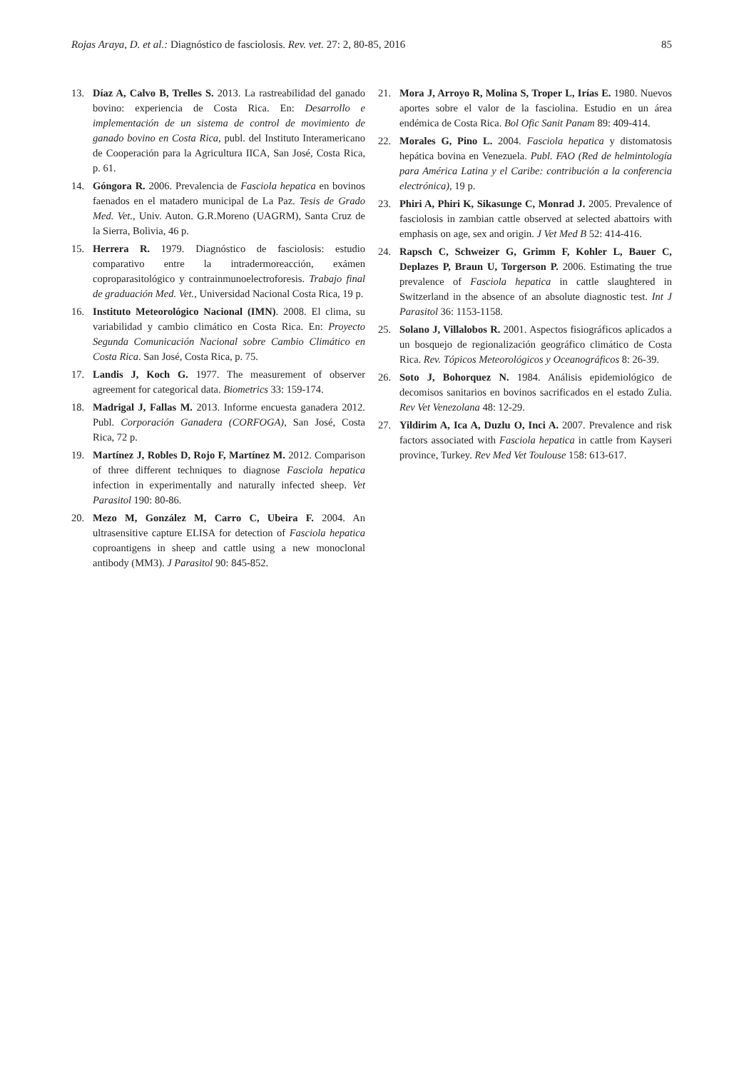Rojas Araya, D. et al.: Diagnóstico de fasciolosis. Rev. vet. 27: 2, 80-85, 2016 85
13. Díaz A, Calvo B, Trelles S. 2013. La rastreabilidad del ganado bovino: experiencia de Costa Rica. En: Desarrollo e implementación de un sistema de control de movimiento de ganado bovino en Costa Rica, publ. del Instituto Interamericano de Cooperación para la Agricultura IICA, San José, Costa Rica, p. 61.
14. Góngora R. 2006. Prevalencia de Fasciola hepatica en bovinos faenados en el matadero municipal de La Paz. Tesis de Grado Med. Vet., Univ. Auton. G.R.Moreno (UAGRM), Santa Cruz de la Sierra, Bolivia, 46 p.
15. Herrera R. 1979. Diagnóstico de fasciolosis: estudio comparativo entre la intradermoreacción, exámen coproparasitológico y contrainmunoelectroforesis. Trabajo final de graduación Med. Vet., Universidad Nacional Costa Rica, 19 p.
16. Instituto Meteorológico Nacional (IMN). 2008. El clima, su variabilidad y cambio climático en Costa Rica. En: Proyecto Segunda Comunicación Nacional sobre Cambio Climático en Costa Rica. San José, Costa Rica, p. 75.
17. Landis J, Koch G. 1977. The measurement of observer agreement for categorical data. Biometrics 33: 159-174.
18. Madrigal J, Fallas M. 2013. Informe encuesta ganadera 2012. Publ. Corporación Ganadera (CORFOGA), San José, Costa Rica, 72 p.
19. Martínez J, Robles D, Rojo F, Martínez M. 2012. Comparison of three different techniques to diagnose Fasciola hepatica infection in experimentally and naturally infected sheep. Vet Parasitol 190: 80-86.
20. Mezo M, González M, Carro C, Ubeira F. 2004. An ultrasensitive capture ELISA for detection of Fasciola hepatica coproantigens in sheep and cattle using a new monoclonal antibody (MM3). J Parasitol 90: 845-852.
21. Mora J, Arroyo R, Molina S, Troper L, Irías E. 1980. Nuevos aportes sobre el valor de la fasciolina. Estudio en un área endémica de Costa Rica. Bol Ofic Sanit Panam 89: 409-414.
22. Morales G, Pino L. 2004. Fasciola hepatica y distomatosis hepática bovina en Venezuela. Publ. FAO (Red de helmintología para América Latina y el Caribe: contribución a la conferencia electrónica), 19 p.
23. Phiri A, Phiri K, Sikasunge C, Monrad J. 2005. Prevalence of fasciolosis in zambian cattle observed at selected abattoirs with emphasis on age, sex and origin. J Vet Med B 52: 414-416.
24. Rapsch C, Schweizer G, Grimm F, Kohler L, Bauer C, Deplazes P, Braun U, Torgerson P. 2006. Estimating the true prevalence of Fasciola hepatica in cattle slaughtered in Switzerland in the absence of an absolute diagnostic test. Int J Parasitol 36: 1153-1158.
25. Solano J, Villalobos R. 2001. Aspectos fisiográficos aplicados a un bosquejo de regionalización geográfico climático de Costa Rica. Rev. Tópicos Meteorológicos y Oceanográficos 8: 26-39.
26. Soto J, Bohorquez N. 1984. Análisis epidemiológico de decomisos sanitarios en bovinos sacrificados en el estado Zulia. Rev Vet Venezolana 48: 12-29.
27. Yildirim A, Ica A, Duzlu O, Inci A. 2007. Prevalence and risk factors associated with Fasciola hepatica in cattle from Kayseri province, Turkey. Rev Med Vet Toulouse 158: 613-617.